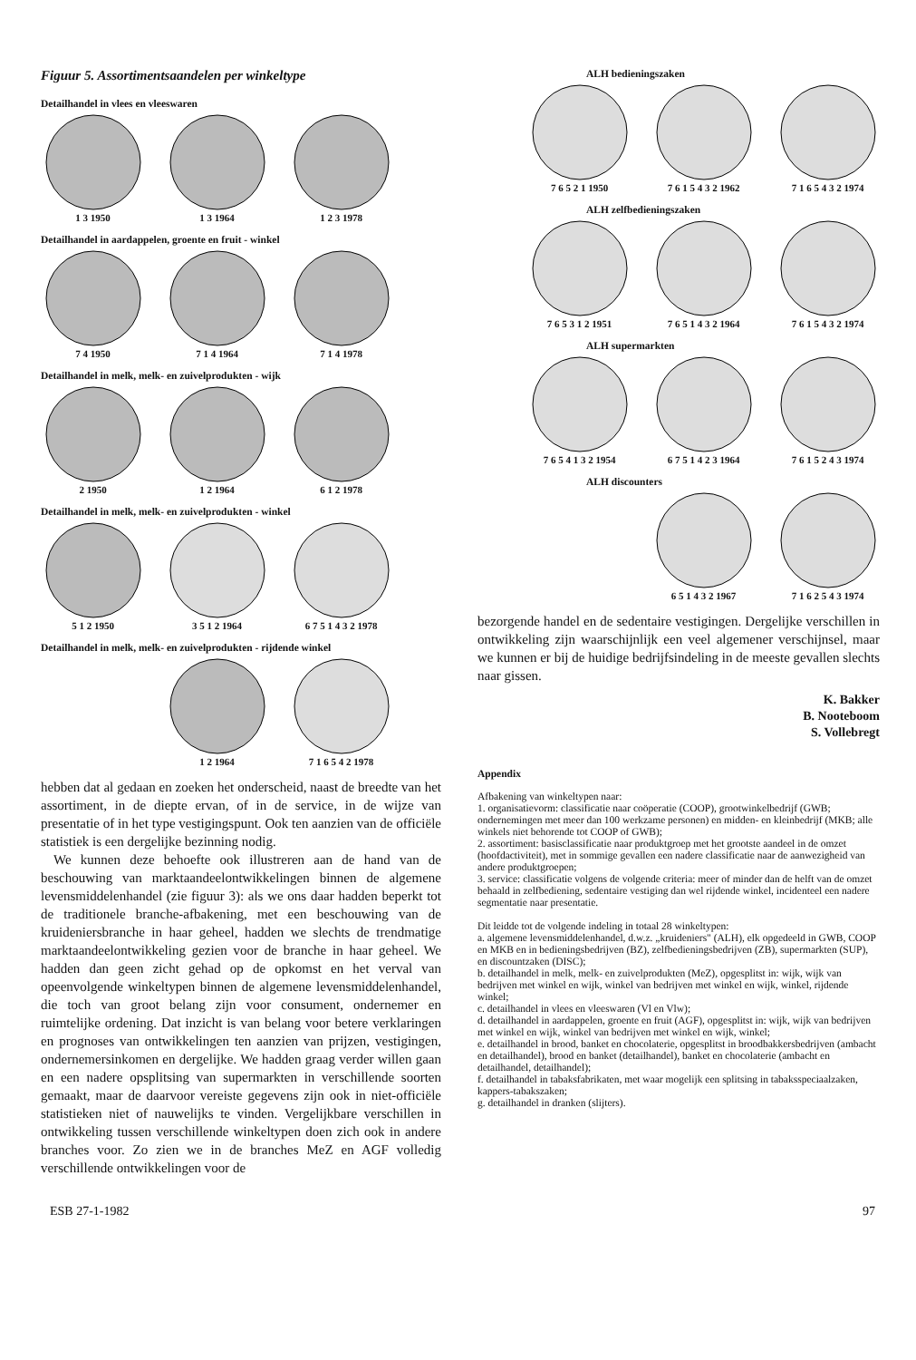Figuur 5. Assortimentsaandelen per winkeltype
Detailhandel in vlees en vleeswaren
1 3 1950 1 3 1964 1 2 3 1978
Detailhandel in aardappelen, groente en fruit - winkel
7 4 1950 7 1 4 1964 7 1 4 1978
Detailhandel in melk, melk- en zuivelprodukten - wijk
2 1950 1 2 1964 6 1 2 1978
Detailhandel in melk, melk- en zuivelprodukten - winkel
5 1 2 1950 3 5 1 2 1964 6 7 5 1 4 3 2 1978
Detailhandel in melk, melk- en zuivelprodukten - rijdende winkel
1 2 1964 7 1 6 5 4 2 1978
hebben dat al gedaan en zoeken het onderscheid, naast de breedte van het assortiment, in de diepte ervan, of in de service, in de wijze van presentatie of in het type vestigingspunt. Ook ten aanzien van de officiële statistiek is een dergelijke bezinning nodig.
We kunnen deze behoefte ook illustreren aan de hand van de beschouwing van marktaandeelontwikkelingen binnen de algemene levensmiddelenhandel (zie figuur 3): als we ons daar hadden beperkt tot de traditionele branche-afbakening, met een beschouwing van de kruideniersbranche in haar geheel, hadden we slechts de trendmatige marktaandeelontwikkeling gezien voor de branche in haar geheel. We hadden dan geen zicht gehad op de opkomst en het verval van opeenvolgende winkeltypen binnen de algemene levensmiddelenhandel, die toch van groot belang zijn voor consument, ondernemer en ruimtelijke ordening. Dat inzicht is van belang voor betere verklaringen en prognoses van ontwikkelingen ten aanzien van prijzen, vestigingen, ondernemersinkomen en dergelijke. We hadden graag verder willen gaan en een nadere opsplitsing van supermarkten in verschillende soorten gemaakt, maar de daarvoor vereiste gegevens zijn ook in niet-officiële statistieken niet of nauwelijks te vinden. Vergelijkbare verschillen in ontwikkeling tussen verschillende winkeltypen doen zich ook in andere branches voor. Zo zien we in de branches MeZ en AGF volledig verschillende ontwikkelingen voor de
ALH bedieningszaken
7 6 5 2 1 1950 7 6 1 5 4 3 2 1962
7 1 6 5 4 3 2 1974
ALH zelfbedieningszaken
7 6 5 3 1 2 1951 7 6 5 1 4 3 2 1964
7 6 1 5 4 3 2 1974
ALH supermarkten
7 6 5 4 1 3 2 1954
6 7 5 1 4 2 3 1964
7 6 1 5 2 4 3 1974
ALH discounters
6 5 1 4 3 2 1967 7 1 6 2 5 4 3 1974
bezorgende handel en de sedentaire vestigingen. Dergelijke verschillen in ontwikkeling zijn waarschijnlijk een veel algemener verschijnsel, maar we kunnen er bij de huidige bedrijfsindeling in de meeste gevallen slechts naar gissen.
K. Bakker
B. Nooteboom
S. Vollebregt
Appendix
Afbakening van winkeltypen naar:
1. organisatievorm: classificatie naar coöperatie (COOP), grootwinkelbedrijf (GWB; ondernemingen met meer dan 100 werkzame personen) en midden- en kleinbedrijf (MKB; alle winkels niet behorende tot COOP of GWB);
2. assortiment: basisclassificatie naar produktgroep met het grootste aandeel in de omzet (hoofdactiviteit), met in sommige gevallen een nadere classificatie naar de aanwezigheid van andere produktgroepen;
3. service: classificatie volgens de volgende criteria: meer of minder dan de helft van de omzet behaald in zelfbediening, sedentaire vestiging dan wel rijdende winkel, incidenteel een nadere segmentatie naar presentatie.
Dit leidde tot de volgende indeling in totaal 28 winkeltypen:
a. algemene levensmiddelenhandel, d.w.z. „kruideniers" (ALH), elk opgedeeld in GWB, COOP en MKB en in bedieningsbedrijven (BZ), zelfbedieningsbedrijven (ZB), supermarkten (SUP), en discountzaken (DISC);
b. detailhandel in melk, melk- en zuivelprodukten (MeZ), opgesplitst in: wijk, wijk van bedrijven met winkel en wijk, winkel van bedrijven met winkel en wijk, winkel, rijdende winkel;
c. detailhandel in vlees en vleeswaren (Vl en Vlw);
d. detailhandel in aardappelen, groente en fruit (AGF), opgesplitst in: wijk, wijk van bedrijven met winkel en wijk, winkel van bedrijven met winkel en wijk, winkel;
e. detailhandel in brood, banket en chocolaterie, opgesplitst in broodbakkersbedrijven (ambacht en detailhandel), brood en banket (detailhandel), banket en chocolaterie (ambacht en detailhandel, detailhandel);
f. detailhandel in tabaksfabrikaten, met waar mogelijk een splitsing in tabaksspeciaalzaken, kappers-tabakszaken;
g. detailhandel in dranken (slijters).
ESB 27-1-1982 97